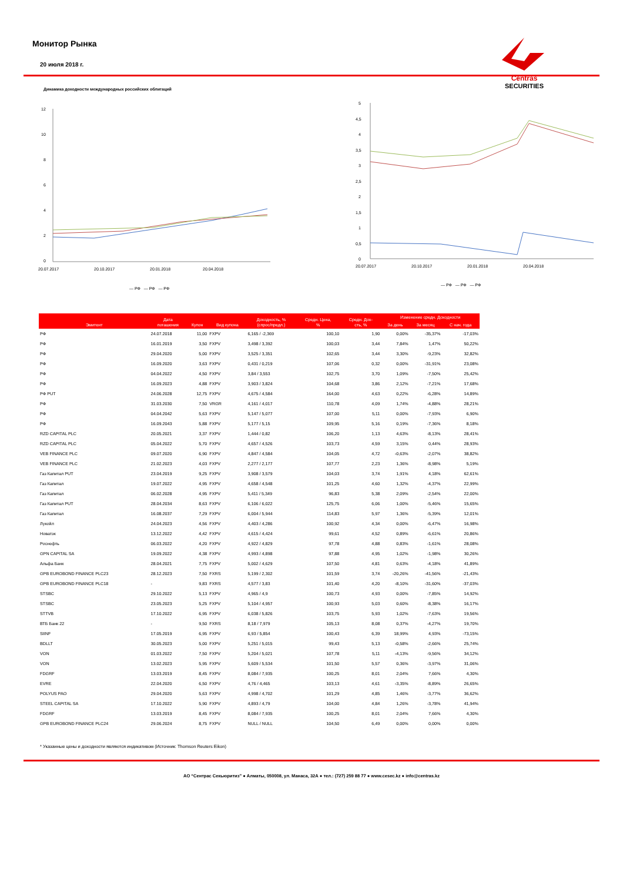Монитор Рынка
20 июля 2018 г.
Centras
SECURITIES
Динамика доходности международных российских облигаций
12
10
8
6
4
2
0
20.07.2017
20.10.2017
20.01.2018
20.04.2018
— РФ — РФ — РФ
5
4,5
4
3,5
3
2,5
2
1,5
1
0,5
0
20.07.2017
20.10.2017
20.01.2018
20.04.2018
— РФ — РФ — РФ
| Эмитент | Дата погашения | Купон | Вид купона | Доходность, % (спрос/предл.) | Средн. Цена, % | Средн. Дох- сть, % | Изменение средн. Доходности | | |
| --- | --- | --- | --- | --- | --- | --- | --- | --- | --- |
| | | | | | | | За день | За месяц | С нач. года |
| РФ | 24.07.2018 | 11,00 | FXPV | 6,165 / -2,369 | 100,10 | 1,90 | 0,00% | -35,37% | -17,03% |
| РФ | 16.01.2019 | 3,50 | FXPV | 3,498 / 3,392 | 100,03 | 3,44 | 7,84% | 1,47% | 50,22% |
| РФ | 29.04.2020 | 5,00 | FXPV | 3,525 / 3,351 | 102,65 | 3,44 | 3,30% | -9,23% | 32,82% |
| РФ | 16.09.2020 | 3,63 | FXPV | 0,431 / 0,219 | 107,06 | 0,32 | 0,00% | -31,91% | 23,08% |
| РФ | 04.04.2022 | 4,50 | FXPV | 3,84 / 3,553 | 102,75 | 3,70 | 1,09% | -7,50% | 25,42% |
| РФ | 16.09.2023 | 4,88 | FXPV | 3,903 / 3,824 | 104,68 | 3,86 | 2,12% | -7,21% | 17,68% |
| РФ PUT | 24.06.2028 | 12,75 | FXPV | 4,675 / 4,584 | 164,00 | 4,63 | 0,22% | -6,28% | 14,89% |
| РФ | 31.03.2030 | 7,50 | VRGR | 4,161 / 4,017 | 110,78 | 4,09 | 1,74% | -4,88% | 28,21% |
| РФ | 04.04.2042 | 5,63 | FXPV | 5,147 / 5,077 | 107,00 | 5,11 | 0,00% | -7,93% | 6,90% |
| РФ | 16.09.2043 | 5,88 | FXPV | 5,177 / 5,15 | 109,95 | 5,16 | 0,19% | -7,36% | 8,18% |
| RZD CAPITAL PLC | 20.05.2021 | 3,37 | FXPV | 1,444 / 0,82 | 106,20 | 1,13 | 4,63% | -8,13% | 28,41% |
| RZD CAPITAL PLC | 05.04.2022 | 5,70 | FXPV | 4,657 / 4,526 | 103,73 | 4,59 | 3,15% | 0,44% | 28,93% |
| VEB FINANCE PLC | 09.07.2020 | 6,90 | FXPV | 4,847 / 4,584 | 104,05 | 4,72 | -0,63% | -2,07% | 38,82% |
| VEB FINANCE PLC | 21.02.2023 | 4,03 | FXPV | 2,277 / 2,177 | 107,77 | 2,23 | 1,36% | -8,98% | 5,19% |
| Газ Капитал PUT | 23.04.2019 | 9,25 | FXPV | 3,908 / 3,579 | 104,03 | 3,74 | 1,91% | 4,18% | 62,61% |
| Газ Капитал | 19.07.2022 | 4,95 | FXPV | 4,658 / 4,548 | 101,25 | 4,60 | 1,32% | -4,37% | 22,99% |
| Газ Капитал | 06.02.2028 | 4,95 | FXPV | 5,411 / 5,349 | 96,83 | 5,38 | 2,09% | -2,54% | 22,00% |
| Газ Капитал PUT | 28.04.2034 | 8,63 | FXPV | 6,106 / 6,022 | 125,75 | 6,06 | 1,00% | -5,46% | 15,65% |
| Газ Капитал | 16.08.2037 | 7,29 | FXPV | 6,004 / 5,944 | 114,83 | 5,97 | 1,36% | -5,39% | 12,01% |
| Лукойл | 24.04.2023 | 4,56 | FXPV | 4,403 / 4,286 | 100,92 | 4,34 | 0,00% | -6,47% | 16,98% |
| Новатэк | 13.12.2022 | 4,42 | FXPV | 4,615 / 4,424 | 99,61 | 4,52 | 0,89% | -6,61% | 20,86% |
| Роснефть | 06.03.2022 | 4,20 | FXPV | 4,922 / 4,829 | 97,78 | 4,88 | 0,83% | -1,61% | 28,08% |
| GPN CAPITAL SA | 19.09.2022 | 4,38 | FXPV | 4,993 / 4,898 | 97,88 | 4,95 | 1,02% | -1,98% | 30,26% |
| Альфа Банк | 28.04.2021 | 7,75 | FXPV | 5,002 / 4,629 | 107,50 | 4,81 | 0,63% | -4,18% | 41,89% |
| GPB EUROBOND FINANCE PLC23 | 28.12.2023 | 7,50 | FXRS | 5,199 / 2,302 | 101,59 | 3,74 | -20,26% | -41,56% | -21,43% |
| GPB EUROBOND FINANCE PLC18 | - | 9,83 | FXRS | 4,577 / 3,83 | 101,40 | 4,20 | -8,10% | -31,60% | -37,03% |
| STSBC | 29.10.2022 | 5,13 | FXPV | 4,965 / 4,9 | 100,73 | 4,93 | 0,00% | -7,85% | 14,92% |
| STSBC | 23.05.2023 | 5,25 | FXPV | 5,104 / 4,957 | 100,93 | 5,03 | 0,60% | -8,38% | 16,17% |
| STTVB | 17.10.2022 | 6,95 | FXPV | 6,038 / 5,826 | 103,75 | 5,93 | 1,02% | -7,63% | 19,56% |
| ВТБ Банк 22 | - | 9,50 | FXRS | 8,18 / 7,979 | 105,13 | 8,08 | 0,37% | -4,27% | 19,70% |
| SIINF | 17.05.2019 | 6,95 | FXPV | 6,93 / 5,854 | 100,43 | 6,39 | 18,99% | 4,93% | -73,15% |
| BDLLT | 30.05.2023 | 5,00 | FXPV | 5,251 / 5,015 | 99,43 | 5,13 | -0,58% | -2,66% | 25,74% |
| VON | 01.03.2022 | 7,50 | FXPV | 5,204 / 5,021 | 107,78 | 5,11 | -4,13% | -9,56% | 34,12% |
| VON | 13.02.2023 | 5,95 | FXPV | 5,609 / 5,534 | 101,50 | 5,57 | 0,36% | -3,97% | 31,06% |
| FDGRF | 13.03.2019 | 8,45 | FXPV | 8,084 / 7,935 | 100,25 | 8,01 | 2,04% | 7,66% | 4,30% |
| EVRE | 22.04.2020 | 6,50 | FXPV | 4,76 / 4,465 | 103,13 | 4,61 | -3,35% | -8,89% | 26,65% |
| POLYUS PAO | 29.04.2020 | 5,63 | FXPV | 4,998 / 4,702 | 101,29 | 4,85 | 1,46% | -3,77% | 36,62% |
| STEEL CAPITAL SA | 17.10.2022 | 5,90 | FXPV | 4,893 / 4,79 | 104,00 | 4,84 | 1,26% | -3,78% | 41,94% |
| FDGRF | 13.03.2019 | 8,45 | FXPV | 8,084 / 7,935 | 100,25 | 8,01 | 2,04% | 7,66% | 4,30% |
| GPB EUROBOND FINANCE PLC24 | 29.06.2024 | 8,75 | FXPV | NULL / NULL | 104,50 | 6,49 | 0,00% | 0,00% | 0,00% |
* Указанные цены и доходности являются индикативом (Источник: Thomson Reuters Eikon)
АО “Сентрас Секьюритиз” ● Алматы, 050008, ул. Манаса, 32А ● тел.: (727) 259 88 77 ● www.cesec.kz ● info@centras.kz